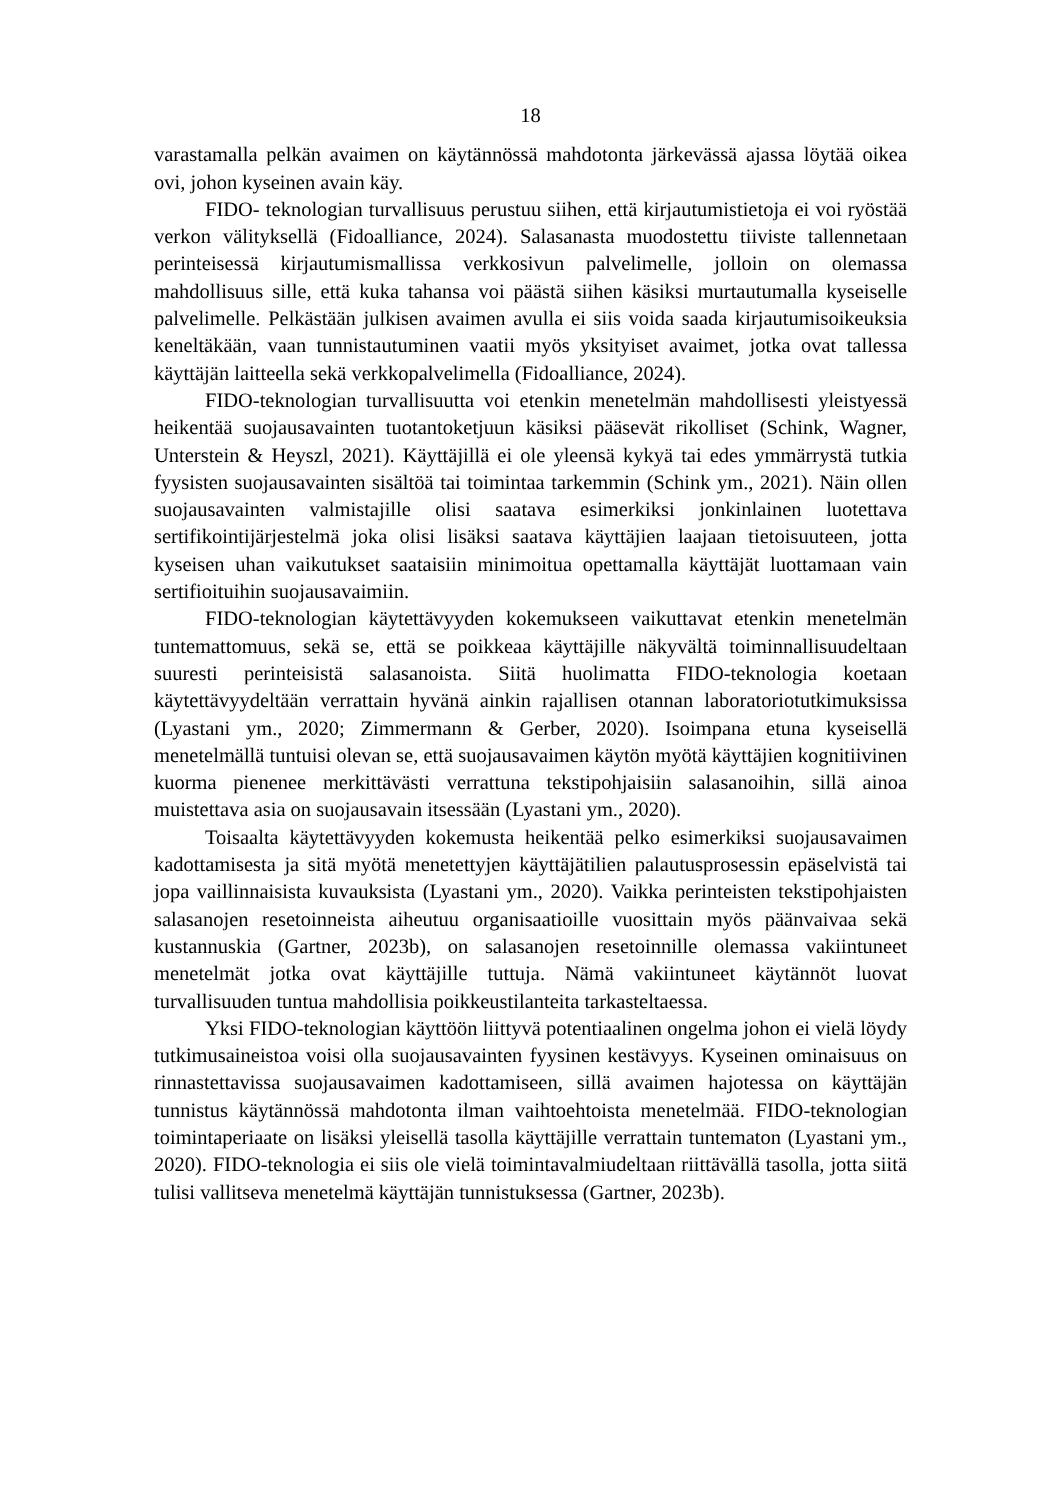18
varastamalla pelkän avaimen on käytännössä mahdotonta järkevässä ajassa löytää oikea ovi, johon kyseinen avain käy.
FIDO- teknologian turvallisuus perustuu siihen, että kirjautumistietoja ei voi ryöstää verkon välityksellä (Fidoalliance, 2024). Salasanasta muodostettu tiiviste tallennetaan perinteisessä kirjautumismallissa verkkosivun palvelimelle, jolloin on olemassa mahdollisuus sille, että kuka tahansa voi päästä siihen käsiksi murtautumalla kyseiselle palvelimelle. Pelkästään julkisen avaimen avulla ei siis voida saada kirjautumisoikeuksia keneltäkään, vaan tunnistautuminen vaatii myös yksityiset avaimet, jotka ovat tallessa käyttäjän laitteella sekä verkkopalvelimella (Fidoalliance, 2024).
FIDO-teknologian turvallisuutta voi etenkin menetelmän mahdollisesti yleistyessä heikentää suojausavainten tuotantoketjuun käsiksi pääsevät rikolliset (Schink, Wagner, Unterstein & Heyszl, 2021). Käyttäjillä ei ole yleensä kykyä tai edes ymmärrystä tutkia fyysisten suojausavainten sisältöä tai toimintaa tarkemmin (Schink ym., 2021). Näin ollen suojausavainten valmistajille olisi saatava esimerkiksi jonkinlainen luotettava sertifikointijärjestelmä joka olisi lisäksi saatava käyttäjien laajaan tietoisuuteen, jotta kyseisen uhan vaikutukset saataisiin minimoitua opettamalla käyttäjät luottamaan vain sertifioituihin suojausavaimiin.
FIDO-teknologian käytettävyyden kokemukseen vaikuttavat etenkin menetelmän tuntemattomuus, sekä se, että se poikkeaa käyttäjille näkyvältä toiminnallisuudeltaan suuresti perinteisistä salasanoista. Siitä huolimatta FIDO-teknologia koetaan käytettävyydeltään verrattain hyvänä ainkin rajallisen otannan laboratoriotutkimuksissa (Lyastani ym., 2020; Zimmermann & Gerber, 2020). Isoimpana etuna kyseisellä menetelmällä tuntuisi olevan se, että suojausavaimen käytön myötä käyttäjien kognitiivinen kuorma pienenee merkittävästi verrattuna tekstipohjaisiin salasanoihin, sillä ainoa muistettava asia on suojausavain itsessään (Lyastani ym., 2020).
Toisaalta käytettävyyden kokemusta heikentää pelko esimerkiksi suojausavaimen kadottamisesta ja sitä myötä menetettyjen käyttäjätilien palautusprosessin epäselvistä tai jopa vaillinnaisista kuvauksista (Lyastani ym., 2020). Vaikka perinteisten tekstipohjaisten salasanojen resetoinneista aiheutuu organisaatioille vuosittain myös päänvaivaa sekä kustannuskia (Gartner, 2023b), on salasanojen resetoinnille olemassa vakiintuneet menetelmät jotka ovat käyttäjille tuttuja. Nämä vakiintuneet käytännöt luovat turvallisuuden tuntua mahdollisia poikkeustilanteita tarkasteltaessa.
Yksi FIDO-teknologian käyttöön liittyvä potentiaalinen ongelma johon ei vielä löydy tutkimusaineistoa voisi olla suojausavainten fyysinen kestävyys. Kyseinen ominaisuus on rinnastettavissa suojausavaimen kadottamiseen, sillä avaimen hajotessa on käyttäjän tunnistus käytännössä mahdotonta ilman vaihtoehtoista menetelmää. FIDO-teknologian toimintaperiaate on lisäksi yleisellä tasolla käyttäjille verrattain tuntematon (Lyastani ym., 2020). FIDO-teknologia ei siis ole vielä toimintavalmiudeltaan riittävällä tasolla, jotta siitä tulisi vallitseva menetelmä käyttäjän tunnistuksessa (Gartner, 2023b).